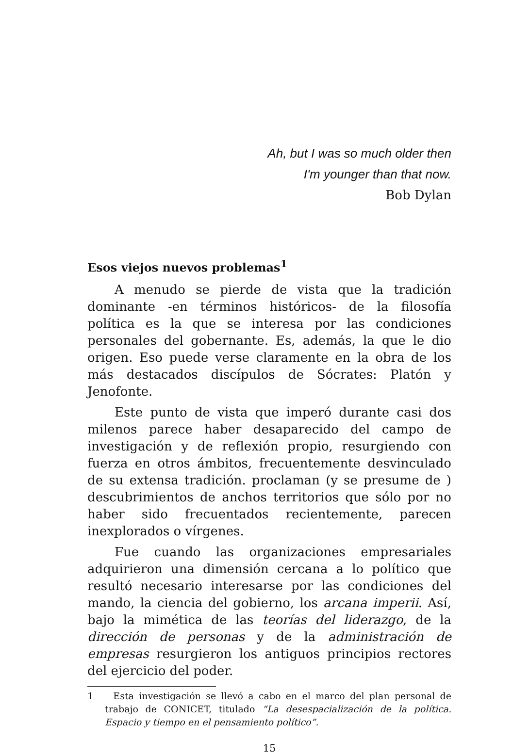Ah, but I was so much older then
I'm younger than that now.
Bob Dylan
Esos viejos nuevos problemas<sup>1</sup>
A menudo se pierde de vista que la tradición dominante -en términos históricos- de la filosofía política es la que se interesa por las condiciones personales del gobernante. Es, además, la que le dio origen. Eso puede verse claramente en la obra de los más destacados discípulos de Sócrates: Platón y Jenofonte.
Este punto de vista que imperó durante casi dos milenos parece haber desaparecido del campo de investigación y de reflexión propio, resurgiendo con fuerza en otros ámbitos, frecuentemente desvinculado de su extensa tradición. proclaman (y se presume de ) descubrimientos de anchos territorios que sólo por no haber sido frecuentados recientemente, parecen inexplorados o vírgenes.
Fue cuando las organizaciones empresariales adquirieron una dimensión cercana a lo político que resultó necesario interesarse por las condiciones del mando, la ciencia del gobierno, los arcana imperii. Así, bajo la mimética de las teorías del liderazgo, de la dirección de personas y de la administración de empresas resurgieron los antiguos principios rectores del ejercicio del poder.
1 Esta investigación se llevó a cabo en el marco del plan personal de trabajo de CONICET, titulado “La desespacialización de la política. Espacio y tiempo en el pensamiento político”.
15